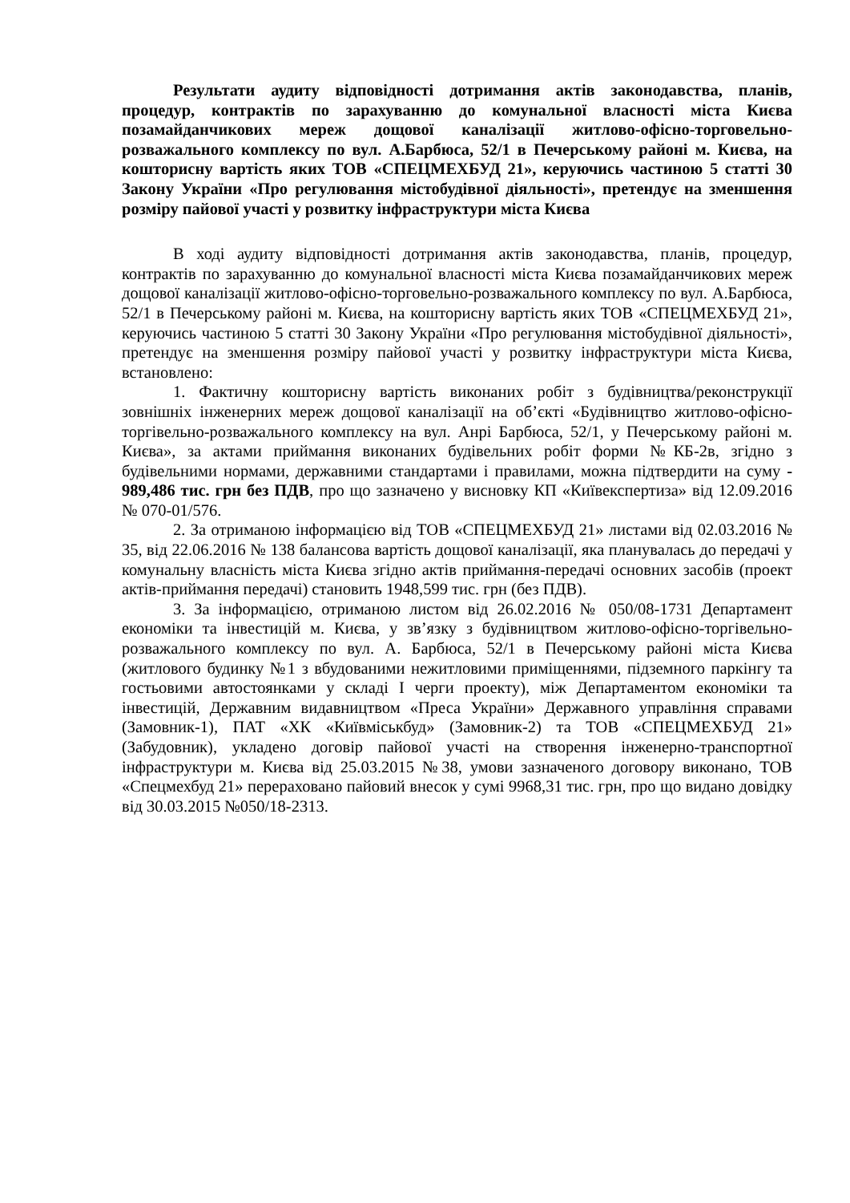Результати аудиту відповідності дотримання актів законодавства, планів, процедур, контрактів по зарахуванню до комунальної власності міста Києва позамайданчикових мереж дощової каналізації житлово-офісно-торговельно-розважального комплексу по вул. А.Барбюса, 52/1 в Печерському районі м. Києва, на кошторисну вартість яких ТОВ «СПЕЦМЕХБУД 21», керуючись частиною 5 статті 30 Закону України «Про регулювання містобудівної діяльності», претендує на зменшення розміру пайової участі у розвитку інфраструктури міста Києва
В ході аудиту відповідності дотримання актів законодавства, планів, процедур, контрактів по зарахуванню до комунальної власності міста Києва позамайданчикових мереж дощової каналізації житлово-офісно-торговельно-розважального комплексу по вул. А.Барбюса, 52/1 в Печерському районі м. Києва, на кошторисну вартість яких ТОВ «СПЕЦМЕХБУД 21», керуючись частиною 5 статті 30 Закону України «Про регулювання містобудівної діяльності», претендує на зменшення розміру пайової участі у розвитку інфраструктури міста Києва, встановлено:
1. Фактичну кошторисну вартість виконаних робіт з будівництва/реконструкції зовнішніх інженерних мереж дощової каналізації на об’єкті «Будівництво житлово-офісно-торгівельно-розважального комплексу на вул. Анрі Барбюса, 52/1, у Печерському районі м. Києва», за актами приймання виконаних будівельних робіт форми №КБ-2в, згідно з будівельними нормами, державними стандартами і правилами, можна підтвердити на суму - 989,486 тис. грн без ПДВ, про що зазначено у висновку КП «Київекспертиза» від 12.09.2016 № 070-01/576.
2. За отриманою інформацією від ТОВ «СПЕЦМЕХБУД 21» листами від 02.03.2016 № 35, від 22.06.2016 № 138 балансова вартість дощової каналізації, яка планувалась до передачі у комунальну власність міста Києва згідно актів приймання-передачі основних засобів (проект актів-приймання передачі) становить 1948,599 тис. грн (без ПДВ).
3. За інформацією, отриманою листом від 26.02.2016 № 050/08-1731 Департамент економіки та інвестицій м. Києва, у зв’язку з будівництвом житлово-офісно-торгівельно-розважального комплексу по вул. А. Барбюса, 52/1 в Печерському районі міста Києва (житлового будинку №1 з вбудованими нежитловими приміщеннями, підземного паркінгу та гостьовими автостоянками у складі І черги проекту), між Департаментом економіки та інвестицій, Державним видавництвом «Преса України» Державного управління справами (Замовник-1), ПАТ «ХК «Київміськбуд» (Замовник-2) та ТОВ «СПЕЦМЕХБУД 21» (Забудовник), укладено договір пайової участі на створення інженерно-транспортної інфраструктури м. Києва від 25.03.2015 №38, умови зазначеного договору виконано, ТОВ «Спецмехбуд 21» перераховано пайовий внесок у сумі 9968,31 тис. грн, про що видано довідку від 30.03.2015 №050/18-2313.